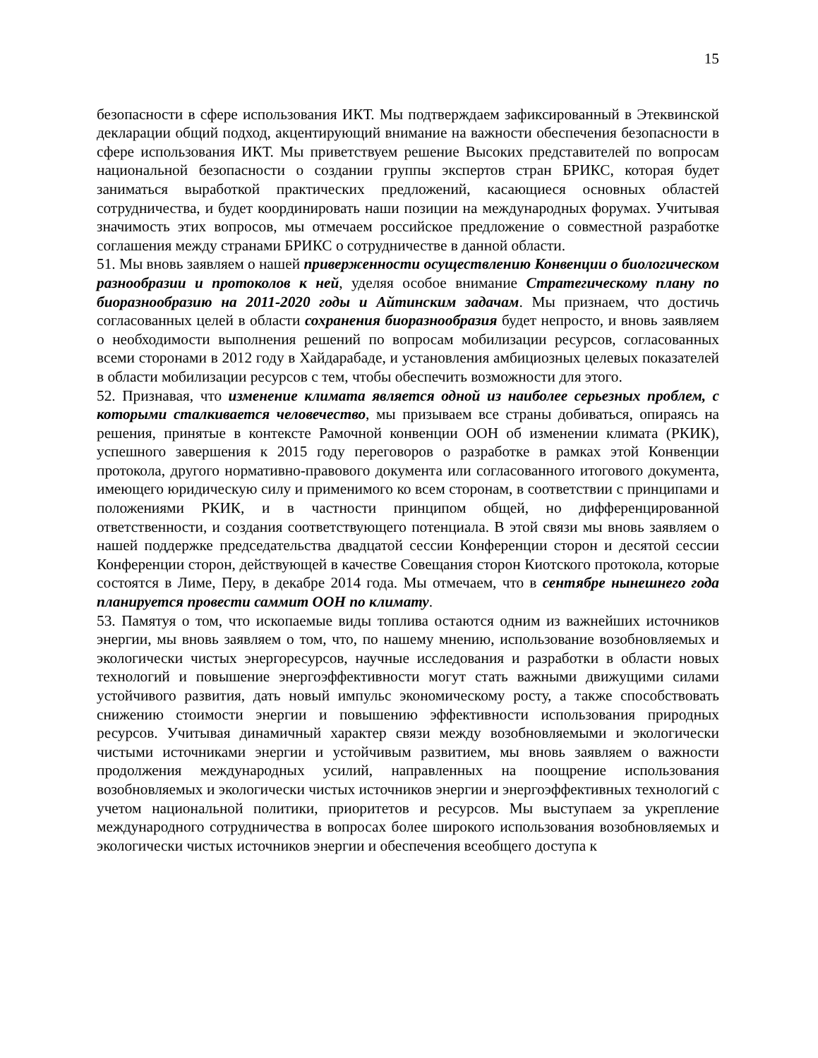15
безопасности в сфере использования ИКТ. Мы подтверждаем зафиксированный в Этеквинской декларации общий подход, акцентирующий внимание на важности обеспечения безопасности в сфере использования ИКТ. Мы приветствуем решение Высоких представителей по вопросам национальной безопасности о создании группы экспертов стран БРИКС, которая будет заниматься выработкой практических предложений, касающиеся основных областей сотрудничества, и будет координировать наши позиции на международных форумах. Учитывая значимость этих вопросов, мы отмечаем российское предложение о совместной разработке соглашения между странами БРИКС о сотрудничестве в данной области.
51. Мы вновь заявляем о нашей приверженности осуществлению Конвенции о биологическом разнообразии и протоколов к ней, уделяя особое внимание Стратегическому плану по биоразнообразию на 2011-2020 годы и Айтинским задачам. Мы признаем, что достичь согласованных целей в области сохранения биоразнообразия будет непросто, и вновь заявляем о необходимости выполнения решений по вопросам мобилизации ресурсов, согласованных всеми сторонами в 2012 году в Хайдарабаде, и установления амбициозных целевых показателей в области мобилизации ресурсов с тем, чтобы обеспечить возможности для этого.
52. Признавая, что изменение климата является одной из наиболее серьезных проблем, с которыми сталкивается человечество, мы призываем все страны добиваться, опираясь на решения, принятые в контексте Рамочной конвенции ООН об изменении климата (РКИК), успешного завершения к 2015 году переговоров о разработке в рамках этой Конвенции протокола, другого нормативно-правового документа или согласованного итогового документа, имеющего юридическую силу и применимого ко всем сторонам, в соответствии с принципами и положениями РКИК, и в частности принципом общей, но дифференцированной ответственности, и создания соответствующего потенциала. В этой связи мы вновь заявляем о нашей поддержке председательства двадцатой сессии Конференции сторон и десятой сессии Конференции сторон, действующей в качестве Совещания сторон Киотского протокола, которые состоятся в Лиме, Перу, в декабре 2014 года. Мы отмечаем, что в сентябре нынешнего года планируется провести саммит ООН по климату.
53. Памятуя о том, что ископаемые виды топлива остаются одним из важнейших источников энергии, мы вновь заявляем о том, что, по нашему мнению, использование возобновляемых и экологически чистых энергоресурсов, научные исследования и разработки в области новых технологий и повышение энергоэффективности могут стать важными движущими силами устойчивого развития, дать новый импульс экономическому росту, а также способствовать снижению стоимости энергии и повышению эффективности использования природных ресурсов. Учитывая динамичный характер связи между возобновляемыми и экологически чистыми источниками энергии и устойчивым развитием, мы вновь заявляем о важности продолжения международных усилий, направленных на поощрение использования возобновляемых и экологически чистых источников энергии и энергоэффективных технологий с учетом национальной политики, приоритетов и ресурсов. Мы выступаем за укрепление международного сотрудничества в вопросах более широкого использования возобновляемых и экологически чистых источников энергии и обеспечения всеобщего доступа к